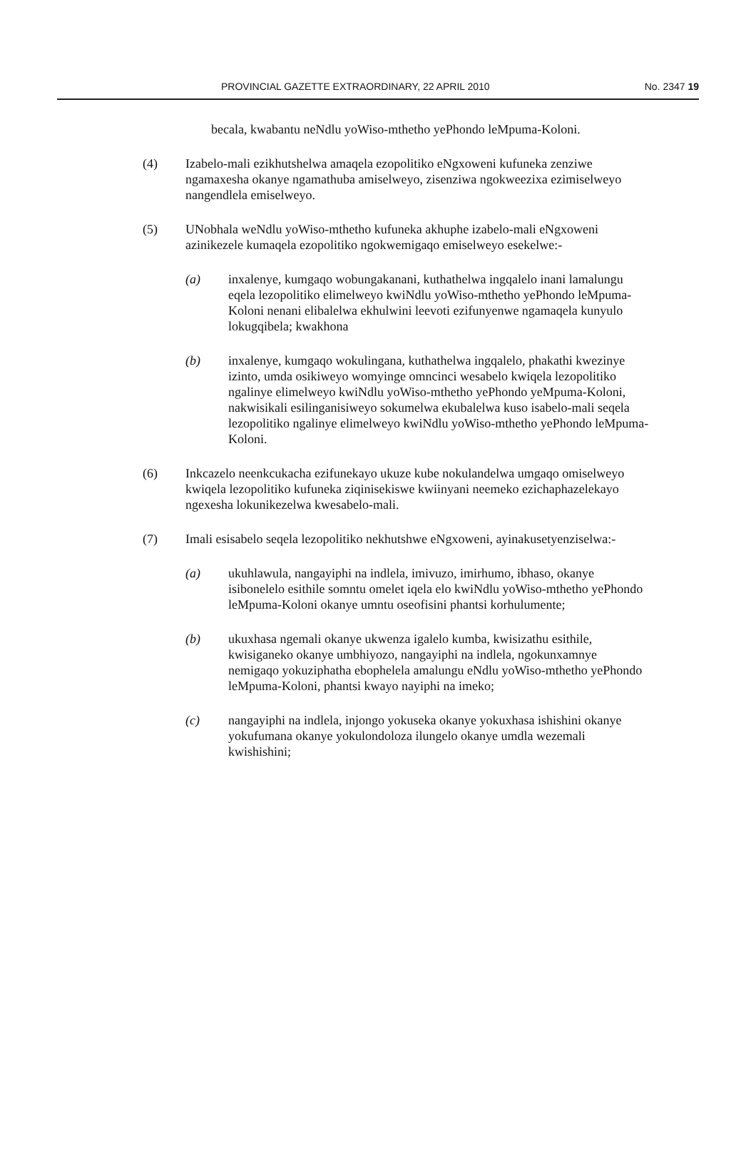PROVINCIAL GAZETTE EXTRAORDINARY, 22 APRIL 2010 No. 2347 19
becala, kwabantu neNdlu yoWiso-mthetho yePhondo leMpuma-Koloni.
(4) Izabelo-mali ezikhutshelwa amaqela ezopolitiko eNgxoweni kufuneka zenziwe ngamaxesha okanye ngamathuba amiselweyo, zisenziwa ngokweezixa ezimiselweyo nangendlela emiselweyo.
(5) UNobhala weNdlu yoWiso-mthetho kufuneka akhuphe izabelo-mali eNgxoweni azinikezele kumaqela ezopolitiko ngokwemigaqo emiselweyo esekelwe:-
(a) inxalenye, kumgaqo wobungakanani, kuthathelwa ingqalelo inani lamalungu eqela lezopolitiko elimelweyo kwiNdlu yoWiso-mthetho yePhondo leMpuma-Koloni nenani elibalelwa ekhulwini leevoti ezifunyenwe ngamaqela kunyulo lokugqibela; kwakhona
(b) inxalenye, kumgaqo wokulingana, kuthathelwa ingqalelo, phakathi kwezinye izinto, umda osikiweyo womyinge omncinci wesabelo kwiqela lezopolitiko ngalinye elimelweyo kwiNdlu yoWiso-mthetho yePhondo yeMpuma-Koloni, nakwisikali esilinganisiweyo sokumelwa ekubalelwa kuso isabelo-mali seqela lezopolitiko ngalinye elimelweyo kwiNdlu yoWiso-mthetho yePhondo leMpuma-Koloni.
(6) Inkcazelo neenkcukacha ezifunekayo ukuze kube nokulandelwa umgaqo omiselweyo kwiqela lezopolitiko kufuneka ziqinisekiswe kwiinyani neemeko ezichaphazelekayo ngexesha lokunikezelwa kwesabelo-mali.
(7) Imali esisabelo seqela lezopolitiko nekhutshwe eNgxoweni, ayinakusetyenziselwa:-
(a) ukuhlawula, nangayiphi na indlela, imivuzo, imirhumo, ibhaso, okanye isibonelelo esithile somntu omelet iqela elo kwiNdlu yoWiso-mthetho yePhondo leMpuma-Koloni okanye umntu oseofisini phantsi korhulumente;
(b) ukuxhasa ngemali okanye ukwenza igalelo kumba, kwisizathu esithile, kwisiganeko okanye umbhiyozo, nangayiphi na indlela, ngokunxamnye nemigaqo yokuziphatha ebophelela amalungu eNdlu yoWiso-mthetho yePhondo leMpuma-Koloni, phantsi kwayo nayiphi na imeko;
(c) nangayiphi na indlela, injongo yokuseka okanye yokuxhasa ishishini okanye yokufumana okanye yokulondoloza ilungelo okanye umdla wezemali kwishishini;